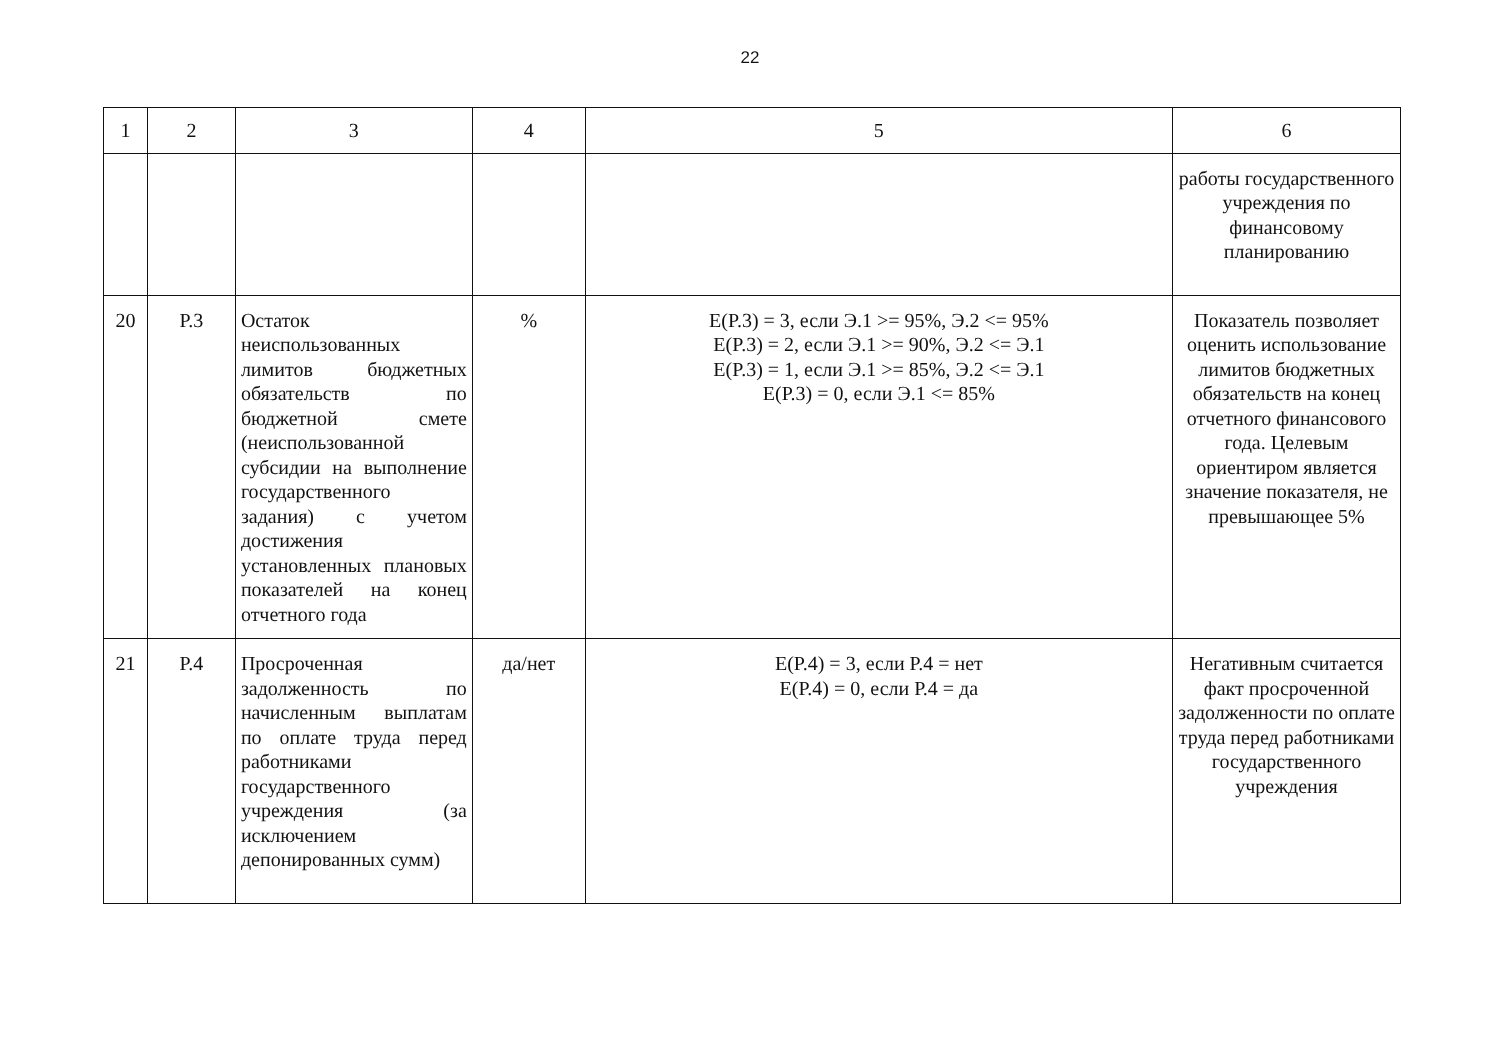22
| 1 | 2 | 3 | 4 | 5 | 6 |
| | | | | | работы государственного учреждения по финансовому планированию |
| 20 | Р.3 | Остаток неиспользованных лимитов бюджетных обязательств по бюджетной смете (неиспользованной субсидии на выполнение государственного задания) с учетом достижения установленных плановых показателей на конец отчетного года | % | E(P.3) = 3, если Э.1 >= 95%, Э.2 <= 95% E(P.3) = 2, если Э.1 >= 90%, Э.2 <= Э.1 E(P.3) = 1, если Э.1 >= 85%, Э.2 <= Э.1 E(P.3) = 0, если Э.1 <= 85% | Показатель позволяет оценить использование лимитов бюджетных обязательств на конец отчетного финансового года. Целевым ориентиром является значение показателя, не превышающее 5% |
| 21 | Р.4 | Просроченная задолженность по начисленным выплатам по оплате труда перед работниками государственного учреждения (за исключением депонированных сумм) | да/нет | E(P.4) = 3, если Р.4 = нет E(P.4) = 0, если Р.4 = да | Негативным считается факт просроченной задолженности по оплате труда перед работниками государственного учреждения |